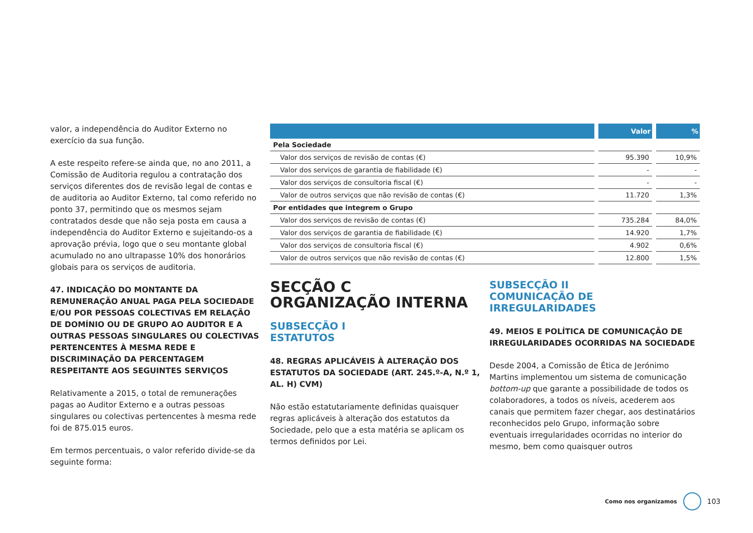valor, a independência do Auditor Externo no exercício da sua função.
A este respeito refere-se ainda que, no ano 2011, a Comissão de Auditoria regulou a contratação dos serviços diferentes dos de revisão legal de contas e de auditoria ao Auditor Externo, tal como referido no ponto 37, permitindo que os mesmos sejam contratados desde que não seja posta em causa a independência do Auditor Externo e sujeitando-os a aprovação prévia, logo que o seu montante global acumulado no ano ultrapasse 10% dos honorários globais para os serviços de auditoria.
47. INDICAÇÃO DO MONTANTE DA REMUNERAÇÃO ANUAL PAGA PELA SOCIEDADE E/OU POR PESSOAS COLECTIVAS EM RELAÇÃO DE DOMÍNIO OU DE GRUPO AO AUDITOR E A OUTRAS PESSOAS SINGULARES OU COLECTIVAS PERTENCENTES À MESMA REDE E DISCRIMINAÇÃO DA PERCENTAGEM RESPEITANTE AOS SEGUINTES SERVIÇOS
Relativamente a 2015, o total de remunerações pagas ao Auditor Externo e a outras pessoas singulares ou colectivas pertencentes à mesma rede foi de 875.015 euros.
Em termos percentuais, o valor referido divide-se da seguinte forma:
| | Valor | % |
| --- | --- | --- |
| Pela Sociedade | | |
| Valor dos serviços de revisão de contas (€) | 95.390 | 10,9% |
| Valor dos serviços de garantia de fiabilidade (€) | - | - |
| Valor dos serviços de consultoria fiscal (€) | - | - |
| Valor de outros serviços que não revisão de contas (€) | 11.720 | 1,3% |
| Por entidades que integrem o Grupo | | |
| Valor dos serviços de revisão de contas (€) | 735.284 | 84,0% |
| Valor dos serviços de garantia de fiabilidade (€) | 14.920 | 1,7% |
| Valor dos serviços de consultoria fiscal (€) | 4.902 | 0,6% |
| Valor de outros serviços que não revisão de contas (€) | 12.800 | 1,5% |
SECÇÃO C
ORGANIZAÇÃO INTERNA
SUBSECÇÃO I
ESTATUTOS
48. REGRAS APLICÁVEIS À ALTERAÇÃO DOS ESTATUTOS DA SOCIEDADE (ART. 245.º-A, N.º 1, AL. H) CVM)
Não estão estatutariamente definidas quaisquer regras aplicáveis à alteração dos estatutos da Sociedade, pelo que a esta matéria se aplicam os termos definidos por Lei.
SUBSECÇÃO II
COMUNICAÇÃO DE IRREGULARIDADES
49. MEIOS E POLÍTICA DE COMUNICAÇÃO DE IRREGULARIDADES OCORRIDAS NA SOCIEDADE
Desde 2004, a Comissão de Ética de Jerónimo Martins implementou um sistema de comunicação bottom-up que garante a possibilidade de todos os colaboradores, a todos os níveis, acederem aos canais que permitem fazer chegar, aos destinatários reconhecidos pelo Grupo, informação sobre eventuais irregularidades ocorridas no interior do mesmo, bem como quaisquer outros
Como nos organizamos
103